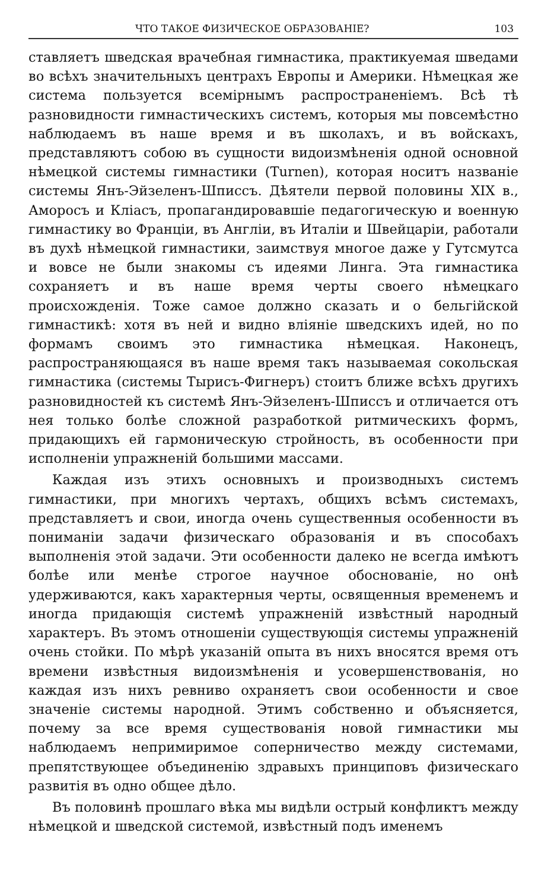ЧТО ТАКОЕ ФИЗИЧЕСКОЕ ОБРАЗОВАНІЕ? 103
ставляетъ шведская врачебная гимнастика, практикуемая шведами во всѣхъ значительныхъ центрахъ Европы и Америки. Нѣмецкая же система пользуется всемірнымъ распространеніемъ. Всѣ тѣ разновидности гимнастическихъ системъ, которыя мы повсемѣстно наблюдаемъ въ наше время и въ школахъ, и въ войскахъ, представляютъ собою въ сущности видоизмѣненія одной основной нѣмецкой системы гимнастики (Turnen), которая носитъ названіе системы Янъ-Эйзеленъ-Шписсъ. Дѣятели первой половины XIX в., Аморосъ и Кліасъ, пропагандировавшіе педагогическую и военную гимнастику во Франціи, въ Англіи, въ Италіи и Швейцаріи, работали въ духѣ нѣмецкой гимнастики, заимствуя многое даже у Гутсмутса и вовсе не были знакомы съ идеями Линга. Эта гимнастика сохраняетъ и въ наше время черты своего нѣмецкаго происхожденія. Тоже самое должно сказать и о бельгійской гимнастикѣ: хотя въ ней и видно вліяніе шведскихъ идей, но по формамъ своимъ это гимнастика нѣмецкая. Наконецъ, распространяющаяся въ наше время такъ называемая сокольская гимнастика (системы Тырисъ-Фигнеръ) стоитъ ближе всѣхъ другихъ разновидностей къ системѣ Янъ-Эйзеленъ-Шписсъ и отличается отъ нея только болѣе сложной разработкой ритмическихъ формъ, придающихъ ей гармоническую стройность, въ особенности при исполненіи упражненій большими массами.
Каждая изъ этихъ основныхъ и производныхъ системъ гимнастики, при многихъ чертахъ, общихъ всѣмъ системахъ, представляетъ и свои, иногда очень существенныя особенности въ пониманіи задачи физическаго образованія и въ способахъ выполненія этой задачи. Эти особенности далеко не всегда имѣютъ болѣе или менѣе строгое научное обоснованіе, но онѣ удерживаются, какъ характерныя черты, освященныя временемъ и иногда придающія системѣ упражненій извѣстный народный характеръ. Въ этомъ отношеніи существующія системы упражненій очень стойки. По мѣрѣ указаній опыта въ нихъ вносятся время отъ времени извѣстныя видоизмѣненія и усовершенствованія, но каждая изъ нихъ ревниво охраняетъ свои особенности и свое значеніе системы народной. Этимъ собственно и объясняется, почему за все время существованія новой гимнастики мы наблюдаемъ непримиримое соперничество между системами, препятствующее объединенію здравыхъ принциповъ физическаго развитія въ одно общее дѣло.
Въ половинѣ прошлаго вѣка мы видѣли острый конфликтъ между нѣмецкой и шведской системой, извѣстный подъ именемъ